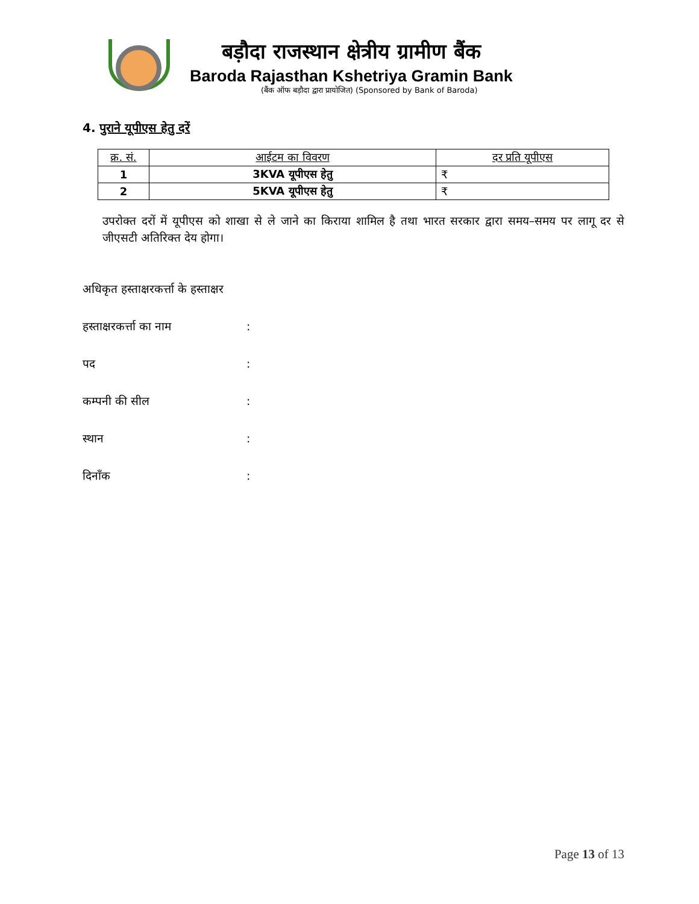बड़ौदा राजस्थान क्षेत्रीय ग्रामीण बैंक
Baroda Rajasthan Kshetriya Gramin Bank
(बैंक ऑफ बड़ौदा द्वारा प्रायोजित) (Sponsored by Bank of Baroda)
4. पुराने यूपीएस हेतु दरें
| क्र. सं. | आईटम का विवरण | दर प्रति यूपीएस |
| --- | --- | --- |
| 1 | 3KVA यूपीएस हेतु | ₹ |
| 2 | 5KVA यूपीएस हेतु | ₹ |
उपरोक्त दरों में यूपीएस को शाखा से ले जाने का किराया शामिल है तथा भारत सरकार द्वारा समय–समय पर लागू दर से जीएसटी अतिरिक्त देय होगा।
अधिकृत हस्ताक्षरकर्त्ता के हस्ताक्षर
हस्ताक्षरकर्त्ता का नाम:
पद:
कम्पनी की सील:
स्थान:
दिनाँक:
Page 13 of 13